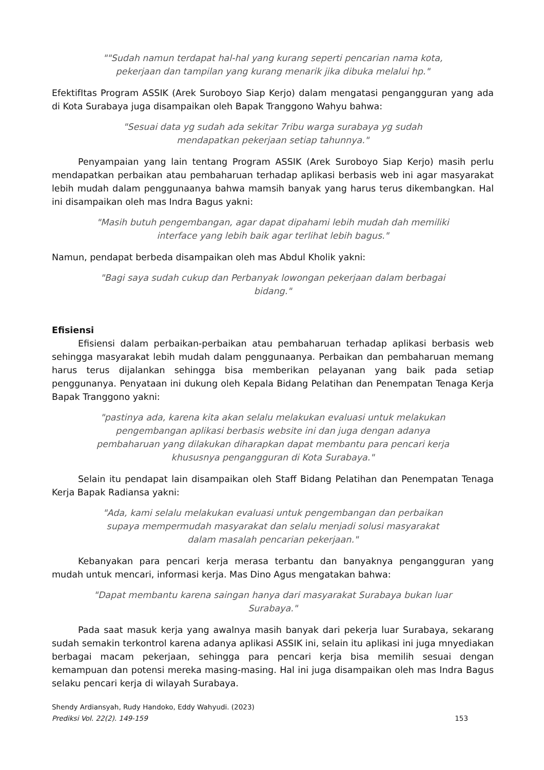""Sudah namun terdapat hal-hal yang kurang seperti pencarian nama kota, pekerjaan dan tampilan yang kurang menarik jika dibuka melalui hp."
EfektifItas Program ASSIK (Arek Suroboyo Siap Kerjo) dalam mengatasi pengangguran yang ada di Kota Surabaya juga disampaikan oleh Bapak Tranggono Wahyu bahwa:
"Sesuai data yg sudah ada sekitar 7ribu warga surabaya yg sudah mendapatkan pekerjaan setiap tahunnya."
Penyampaian yang lain tentang Program ASSIK (Arek Suroboyo Siap Kerjo) masih perlu mendapatkan perbaikan atau pembaharuan terhadap aplikasi berbasis web ini agar masyarakat lebih mudah dalam penggunaanya bahwa mamsih banyak yang harus terus dikembangkan. Hal ini disampaikan oleh mas Indra Bagus yakni:
"Masih butuh pengembangan, agar dapat dipahami lebih mudah dah memiliki interface yang lebih baik agar terlihat lebih bagus."
Namun, pendapat berbeda disampaikan oleh mas Abdul Kholik yakni:
"Bagi saya sudah cukup dan Perbanyak lowongan pekerjaan dalam berbagai bidang."
Efisiensi
Efisiensi dalam perbaikan-perbaikan atau pembaharuan terhadap aplikasi berbasis web sehingga masyarakat lebih mudah dalam penggunaanya. Perbaikan dan pembaharuan memang harus terus dijalankan sehingga bisa memberikan pelayanan yang baik pada setiap penggunanya. Penyataan ini dukung oleh Kepala Bidang Pelatihan dan Penempatan Tenaga Kerja Bapak Tranggono yakni:
"pastinya ada, karena kita akan selalu melakukan evaluasi untuk melakukan pengembangan aplikasi berbasis website ini dan juga dengan adanya pembaharuan yang dilakukan diharapkan dapat membantu para pencari kerja khususnya pengangguran di Kota Surabaya."
Selain itu pendapat lain disampaikan oleh Staff Bidang Pelatihan dan Penempatan Tenaga Kerja Bapak Radiansa yakni:
"Ada, kami selalu melakukan evaluasi untuk pengembangan dan perbaikan supaya mempermudah masyarakat dan selalu menjadi solusi masyarakat dalam masalah pencarian pekerjaan."
Kebanyakan para pencari kerja merasa terbantu dan banyaknya pengangguran yang mudah untuk mencari, informasi kerja. Mas Dino Agus mengatakan bahwa:
"Dapat membantu karena saingan hanya dari masyarakat Surabaya bukan luar Surabaya."
Pada saat masuk kerja yang awalnya masih banyak dari pekerja luar Surabaya, sekarang sudah semakin terkontrol karena adanya aplikasi ASSIK ini, selain itu aplikasi ini juga mnyediakan berbagai macam pekerjaan, sehingga para pencari kerja bisa memilih sesuai dengan kemampuan dan potensi mereka masing-masing. Hal ini juga disampaikan oleh mas Indra Bagus selaku pencari kerja di wilayah Surabaya.
Shendy Ardiansyah, Rudy Handoko, Eddy Wahyudi. (2023)
Prediksi Vol. 22(2). 149-159
153